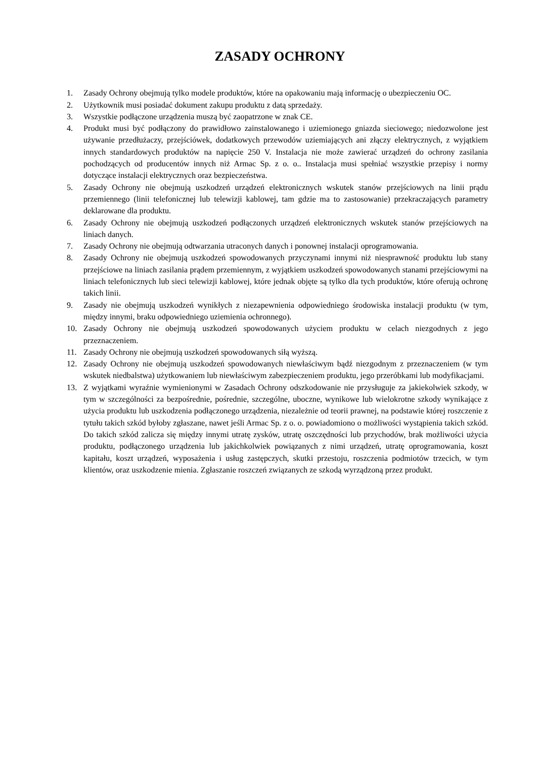ZASADY OCHRONY
1. Zasady Ochrony obejmują tylko modele produktów, które na opakowaniu mają informację o ubezpieczeniu OC.
2. Użytkownik musi posiadać dokument zakupu produktu z datą sprzedaży.
3. Wszystkie podłączone urządzenia muszą być zaopatrzone w znak CE.
4. Produkt musi być podłączony do prawidłowo zainstalowanego i uziemionego gniazda sieciowego; niedozwolone jest używanie przedłużaczy, przejściówek, dodatkowych przewodów uziemiających ani złączy elektrycznych, z wyjątkiem innych standardowych produktów na napięcie 250 V. Instalacja nie może zawierać urządzeń do ochrony zasilania pochodzących od producentów innych niż Armac Sp. z o. o.. Instalacja musi spełniać wszystkie przepisy i normy dotyczące instalacji elektrycznych oraz bezpieczeństwa.
5. Zasady Ochrony nie obejmują uszkodzeń urządzeń elektronicznych wskutek stanów przejściowych na linii prądu przemiennego (linii telefonicznej lub telewizji kablowej, tam gdzie ma to zastosowanie) przekraczających parametry deklarowane dla produktu.
6. Zasady Ochrony nie obejmują uszkodzeń podłączonych urządzeń elektronicznych wskutek stanów przejściowych na liniach danych.
7. Zasady Ochrony nie obejmują odtwarzania utraconych danych i ponownej instalacji oprogramowania.
8. Zasady Ochrony nie obejmują uszkodzeń spowodowanych przyczynami innymi niż niesprawność produktu lub stany przejściowe na liniach zasilania prądem przemiennym, z wyjątkiem uszkodzeń spowodowanych stanami przejściowymi na liniach telefonicznych lub sieci telewizji kablowej, które jednak objęte są tylko dla tych produktów, które oferują ochronę takich linii.
9. Zasady nie obejmują uszkodzeń wynikłych z niezapewnienia odpowiedniego środowiska instalacji produktu (w tym, między innymi, braku odpowiedniego uziemienia ochronnego).
10. Zasady Ochrony nie obejmują uszkodzeń spowodowanych użyciem produktu w celach niezgodnych z jego przeznaczeniem.
11. Zasady Ochrony nie obejmują uszkodzeń spowodowanych siłą wyższą.
12. Zasady Ochrony nie obejmują uszkodzeń spowodowanych niewłaściwym bądź niezgodnym z przeznaczeniem (w tym wskutek niedbalstwa) użytkowaniem lub niewłaściwym zabezpieczeniem produktu, jego przeróbkami lub modyfikacjami.
13. Z wyjątkami wyraźnie wymienionymi w Zasadach Ochrony odszkodowanie nie przysługuje za jakiekolwiek szkody, w tym w szczególności za bezpośrednie, pośrednie, szczególne, uboczne, wynikowe lub wielokrotne szkody wynikające z użycia produktu lub uszkodzenia podłączonego urządzenia, niezależnie od teorii prawnej, na podstawie której roszczenie z tytułu takich szkód byłoby zgłaszane, nawet jeśli Armac Sp. z o. o. powiadomiono o możliwości wystąpienia takich szkód. Do takich szkód zalicza się między innymi utratę zysków, utratę oszczędności lub przychodów, brak możliwości użycia produktu, podłączonego urządzenia lub jakichkolwiek powiązanych z nimi urządzeń, utratę oprogramowania, koszt kapitału, koszt urządzeń, wyposażenia i usług zastępczych, skutki przestoju, roszczenia podmiotów trzecich, w tym klientów, oraz uszkodzenie mienia. Zgłaszanie roszczeń związanych ze szkodą wyrządzoną przez produkt.